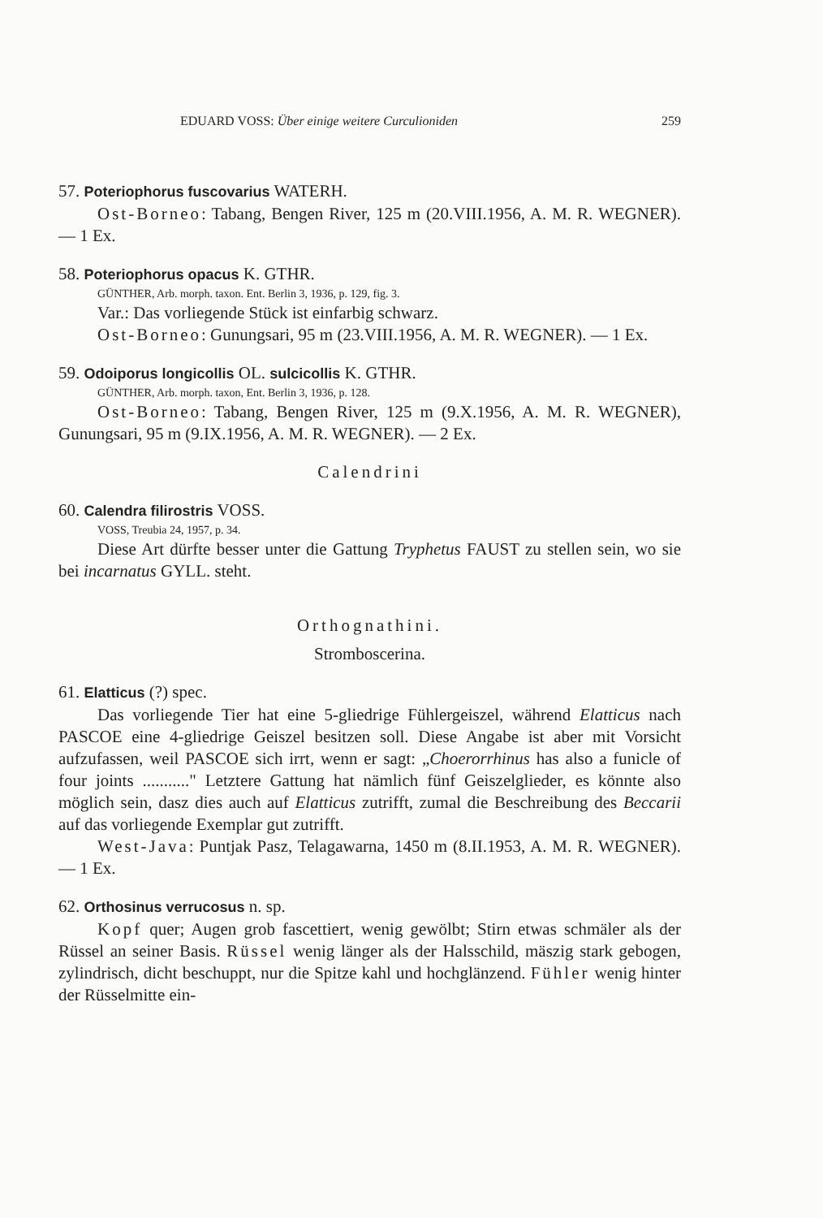EDUARD VOSS: Über einige weitere Curculioniden 259
57. Poteriophorus fuscovarius WATERH.
Ost-Borneo: Tabang, Bengen River, 125 m (20.VIII.1956, A. M. R. WEGNER). — 1 Ex.
58. Poteriophorus opacus K. GTHR.
GÜNTHER, Arb. morph. taxon. Ent. Berlin 3, 1936, p. 129, fig. 3.
Var.: Das vorliegende Stück ist einfarbig schwarz.
Ost-Borneo: Gunungsari, 95 m (23.VIII.1956, A. M. R. WEGNER). — 1 Ex.
59. Odoiporus longicollis OL. sulcicollis K. GTHR.
GÜNTHER, Arb. morph. taxon, Ent. Berlin 3, 1936, p. 128.
Ost-Borneo: Tabang, Bengen River, 125 m (9.X.1956, A. M. R. WEGNER), Gunungsari, 95 m (9.IX.1956, A. M. R. WEGNER). — 2 Ex.
Calendrini
60. Calendra filirostris VOSS.
VOSS, Treubia 24, 1957, p. 34.
Diese Art dürfte besser unter die Gattung Tryphetus FAUST zu stellen sein, wo sie bei incarnatus GYLL. steht.
Orthognathini.
Stromboscerina.
61. Elatticus (?) spec.
Das vorliegende Tier hat eine 5-gliedrige Fühlergeiszel, während Elatticus nach PASCOE eine 4-gliedrige Geiszel besitzen soll. Diese Angabe ist aber mit Vorsicht aufzufassen, weil PASCOE sich irrt, wenn er sagt: „Choerorrhinus has also a funicle of four joints ..........." Letztere Gattung hat nämlich fünf Geiszelglieder, es könnte also möglich sein, dasz dies auch auf Elatticus zutrifft, zumal die Beschreibung des Beccarii auf das vorliegende Exemplar gut zutrifft.
West-Java: Puntjak Pasz, Telagawarna, 1450 m (8.II.1953, A. M. R. WEGNER). — 1 Ex.
62. Orthosinus verrucosus n. sp.
Kopf quer; Augen grob fascettiert, wenig gewölbt; Stirn etwas schmäler als der Rüssel an seiner Basis. Rüssel wenig länger als der Halsschild, mäszig stark gebogen, zylindrisch, dicht beschuppt, nur die Spitze kahl und hochglänzend. Fühler wenig hinter der Rüsselmitte ein-